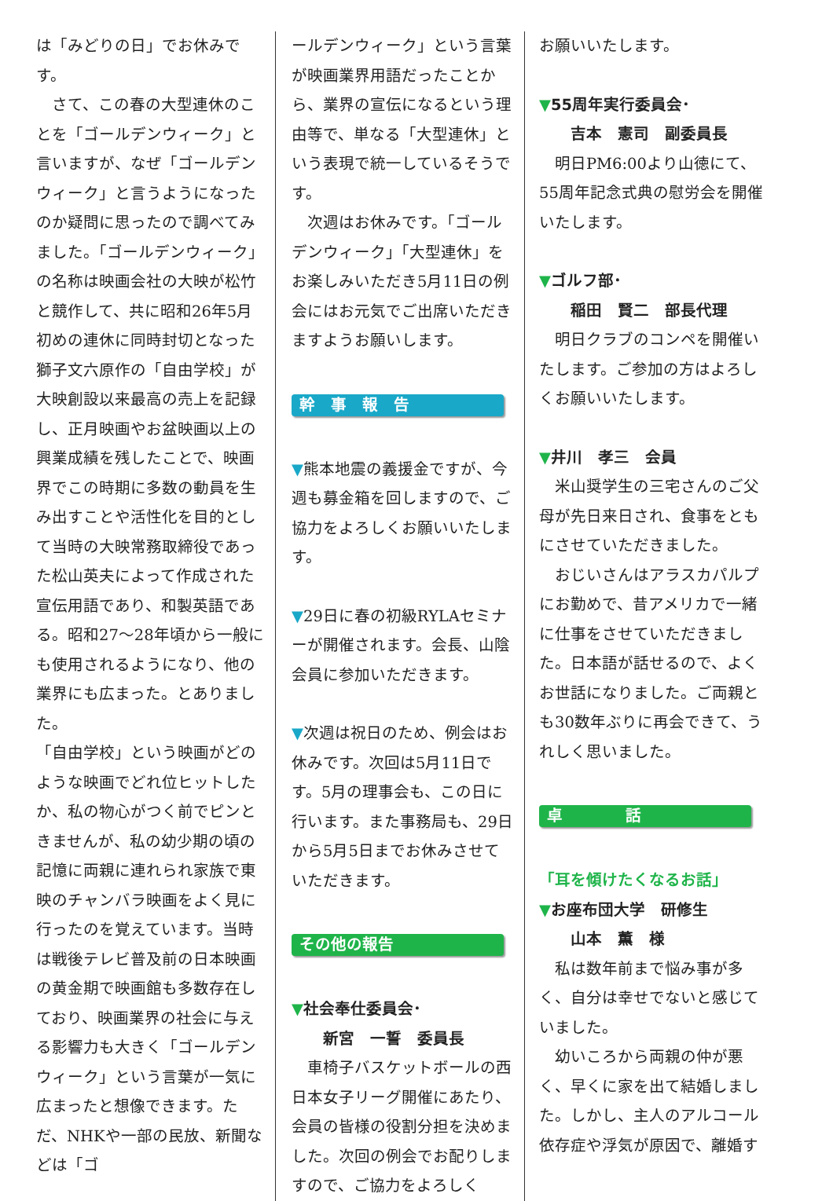は「みどりの日」でお休みです。
　さて、この春の大型連休のことを「ゴールデンウィーク」と言いますが、なぜ「ゴールデンウィーク」と言うようになったのか疑問に思ったので調べてみました。「ゴールデンウィーク」の名称は映画会社の大映が松竹と競作して、共に昭和26年5月初めの連休に同時封切となった獅子文六原作の「自由学校」が大映創設以来最高の売上を記録し、正月映画やお盆映画以上の興業成績を残したことで、映画界でこの時期に多数の動員を生み出すことや活性化を目的として当時の大映常務取締役であった松山英夫によって作成された宣伝用語であり、和製英語である。昭和27～28年頃から一般にも使用されるようになり、他の業界にも広まった。とありました。
「自由学校」という映画がどのような映画でどれ位ヒットしたか、私の物心がつく前でピンときませんが、私の幼少期の頃の記憶に両親に連れられ家族で東映のチャンバラ映画をよく見に行ったのを覚えています。当時は戦後テレビ普及前の日本映画の黄金期で映画館も多数存在しており、映画業界の社会に与える影響力も大きく「ゴールデンウィーク」という言葉が一気に広まったと想像できます。ただ、NHKや一部の民放、新聞などは「ゴ
ールデンウィーク」という言葉が映画業界用語だったことから、業界の宣伝になるという理由等で、単なる「大型連休」という表現で統一しているそうです。
　次週はお休みです。「ゴールデンウィーク」「大型連休」をお楽しみいただき5月11日の例会にはお元気でご出席いただきますようお願いします。
幹　事　報　告
▼熊本地震の義援金ですが、今週も募金箱を回しますので、ご協力をよろしくお願いいたします。
▼29日に春の初級RYLAセミナーが開催されます。会長、山陰会員に参加いただきます。
▼次週は祝日のため、例会はお休みです。次回は5月11日です。5月の理事会も、この日に行います。また事務局も、29日から5月5日までお休みさせていただきます。
その他の報告
▼社会奉仕委員会･
　　新宮　一誓　委員長
　車椅子バスケットボールの西日本女子リーグ開催にあたり、会員の皆様の役割分担を決めました。次回の例会でお配りしますので、ご協力をよろしく
お願いいたします。
▼55周年実行委員会･
　　吉本　憲司　副委員長
　明日PM6:00より山徳にて、55周年記念式典の慰労会を開催いたします。
▼ゴルフ部･
　　稲田　賢二　部長代理
　明日クラブのコンペを開催いたします。ご参加の方はよろしくお願いいたします。
▼井川　孝三　会員
　米山奨学生の三宅さんのご父母が先日来日され、食事をともにさせていただきました。
　おじいさんはアラスカパルプにお勤めで、昔アメリカで一緒に仕事をさせていただきました。日本語が話せるので、よくお世話になりました。ご両親とも30数年ぶりに再会できて、うれしく思いました。
卓　　　　話
「耳を傾けたくなるお話」
▼お座布団大学　研修生
　　山本　薫　様
　私は数年前まで悩み事が多く、自分は幸せでないと感じていました。
　幼いころから両親の仲が悪く、早くに家を出て結婚しました。しかし、主人のアルコール依存症や浮気が原因で、離婚す